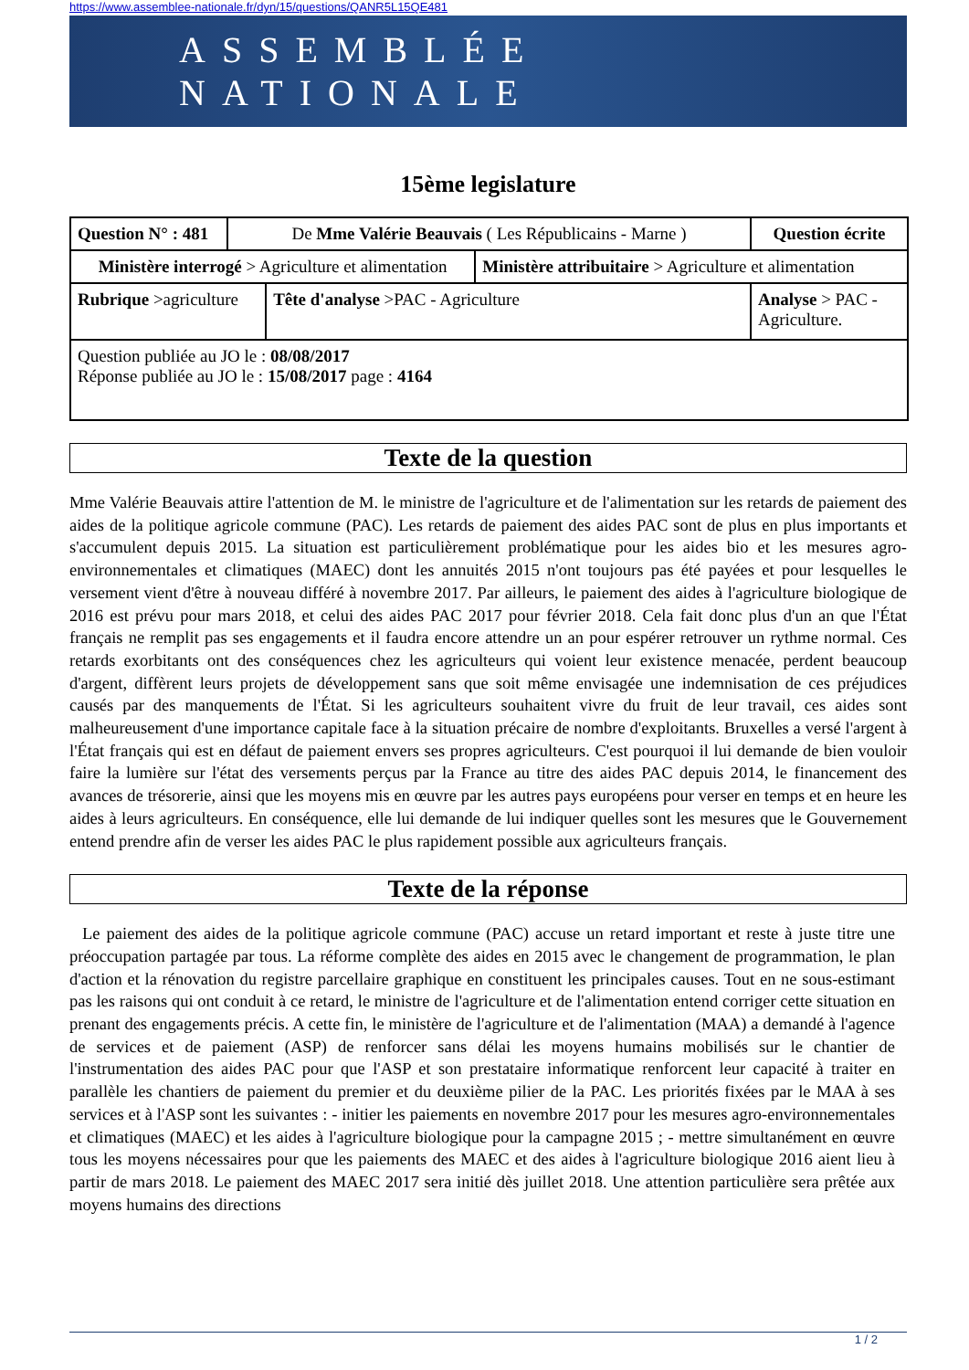https://www.assemblee-nationale.fr/dyn/15/questions/QANR5L15QE481
ASSEMBLÉE NATIONALE
15ème legislature
| Question N° : 481 | De Mme Valérie Beauvais ( Les Républicains - Marne ) | | | Question écrite |
| Ministère interrogé > Agriculture et alimentation | | | Ministère attribuitaire > Agriculture et alimentation | |
| Rubrique >agriculture | | Tête d'analyse >PAC - Agriculture | | Analyse > PAC - Agriculture. |
| Question publiée au JO le : 08/08/2017 Réponse publiée au JO le : 15/08/2017 page : 4164 | | | | |
Texte de la question
Mme Valérie Beauvais attire l'attention de M. le ministre de l'agriculture et de l'alimentation sur les retards de paiement des aides de la politique agricole commune (PAC). Les retards de paiement des aides PAC sont de plus en plus importants et s'accumulent depuis 2015. La situation est particulièrement problématique pour les aides bio et les mesures agro-environnementales et climatiques (MAEC) dont les annuités 2015 n'ont toujours pas été payées et pour lesquelles le versement vient d'être à nouveau différé à novembre 2017. Par ailleurs, le paiement des aides à l'agriculture biologique de 2016 est prévu pour mars 2018, et celui des aides PAC 2017 pour février 2018. Cela fait donc plus d'un an que l'État français ne remplit pas ses engagements et il faudra encore attendre un an pour espérer retrouver un rythme normal. Ces retards exorbitants ont des conséquences chez les agriculteurs qui voient leur existence menacée, perdent beaucoup d'argent, diffèrent leurs projets de développement sans que soit même envisagée une indemnisation de ces préjudices causés par des manquements de l'État. Si les agriculteurs souhaitent vivre du fruit de leur travail, ces aides sont malheureusement d'une importance capitale face à la situation précaire de nombre d'exploitants. Bruxelles a versé l'argent à l'État français qui est en défaut de paiement envers ses propres agriculteurs. C'est pourquoi il lui demande de bien vouloir faire la lumière sur l'état des versements perçus par la France au titre des aides PAC depuis 2014, le financement des avances de trésorerie, ainsi que les moyens mis en œuvre par les autres pays européens pour verser en temps et en heure les aides à leurs agriculteurs. En conséquence, elle lui demande de lui indiquer quelles sont les mesures que le Gouvernement entend prendre afin de verser les aides PAC le plus rapidement possible aux agriculteurs français.
Texte de la réponse
Le paiement des aides de la politique agricole commune (PAC) accuse un retard important et reste à juste titre une préoccupation partagée par tous. La réforme complète des aides en 2015 avec le changement de programmation, le plan d'action et la rénovation du registre parcellaire graphique en constituent les principales causes. Tout en ne sous-estimant pas les raisons qui ont conduit à ce retard, le ministre de l'agriculture et de l'alimentation entend corriger cette situation en prenant des engagements précis. A cette fin, le ministère de l'agriculture et de l'alimentation (MAA) a demandé à l'agence de services et de paiement (ASP) de renforcer sans délai les moyens humains mobilisés sur le chantier de l'instrumentation des aides PAC pour que l'ASP et son prestataire informatique renforcent leur capacité à traiter en parallèle les chantiers de paiement du premier et du deuxième pilier de la PAC. Les priorités fixées par le MAA à ses services et à l'ASP sont les suivantes : - initier les paiements en novembre 2017 pour les mesures agro-environnementales et climatiques (MAEC) et les aides à l'agriculture biologique pour la campagne 2015 ; - mettre simultanément en œuvre tous les moyens nécessaires pour que les paiements des MAEC et des aides à l'agriculture biologique 2016 aient lieu à partir de mars 2018. Le paiement des MAEC 2017 sera initié dès juillet 2018. Une attention particulière sera prêtée aux moyens humains des directions
1 / 2